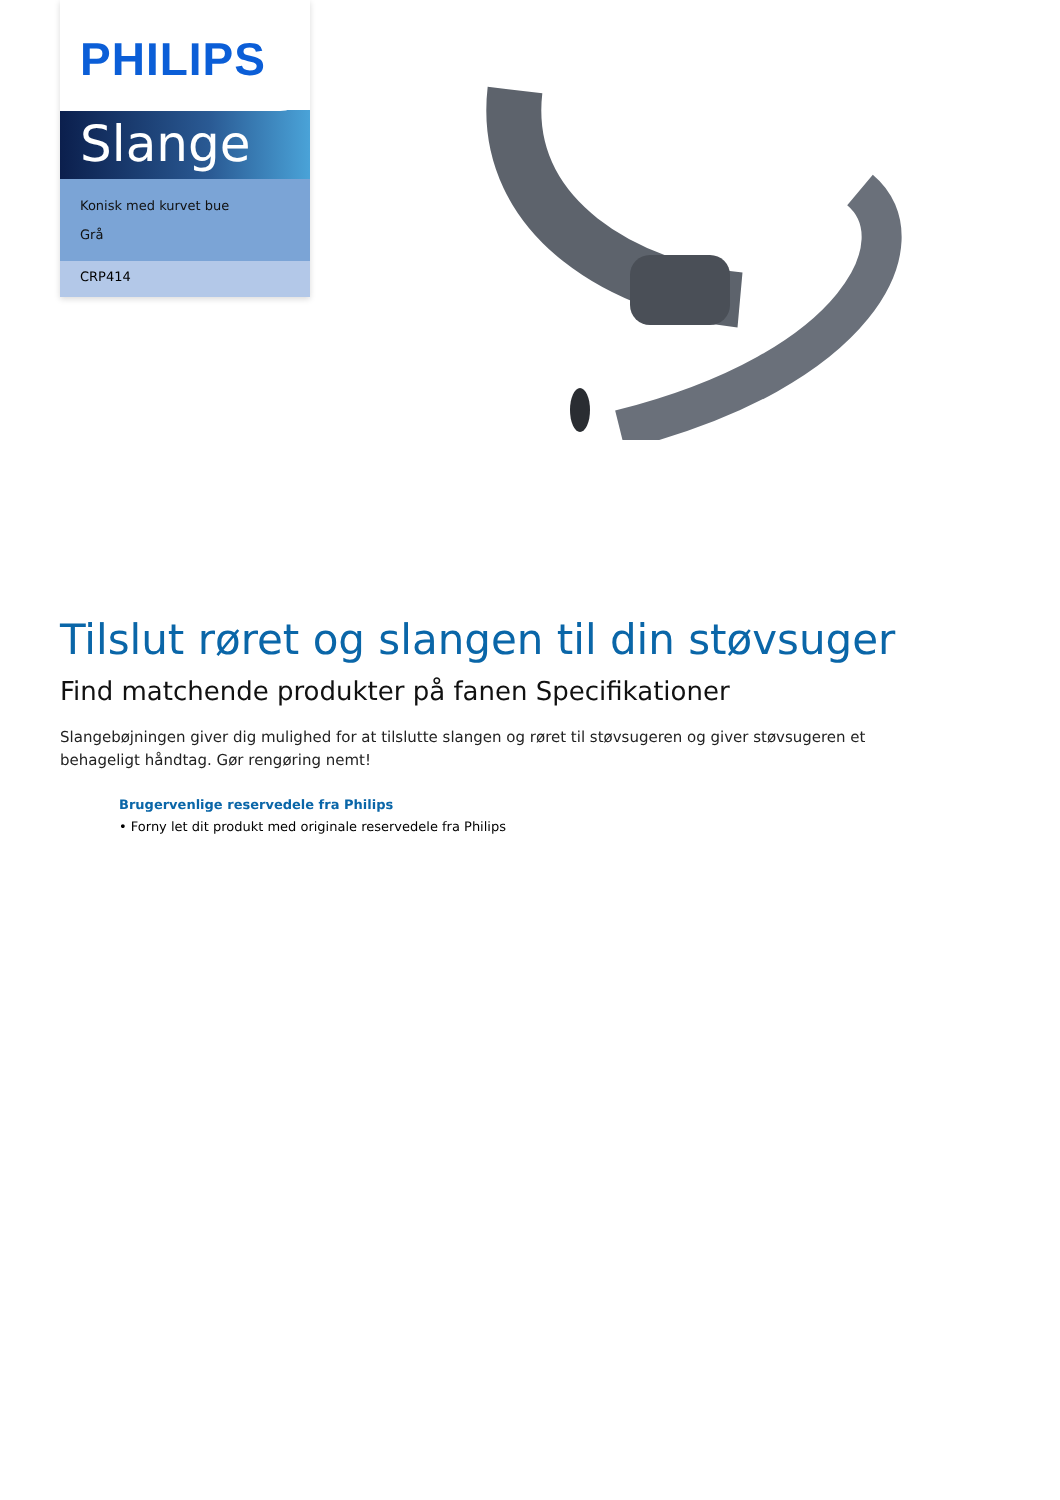PHILIPS
Slange
Konisk med kurvet bue
Grå
CRP414
Tilslut røret og slangen til din støvsuger
Find matchende produkter på fanen Specifikationer
Slangebøjningen giver dig mulighed for at tilslutte slangen og røret til støvsugeren og giver støvsugeren et behageligt håndtag. Gør rengøring nemt!
Brugervenlige reservedele fra Philips
• Forny let dit produkt med originale reservedele fra Philips